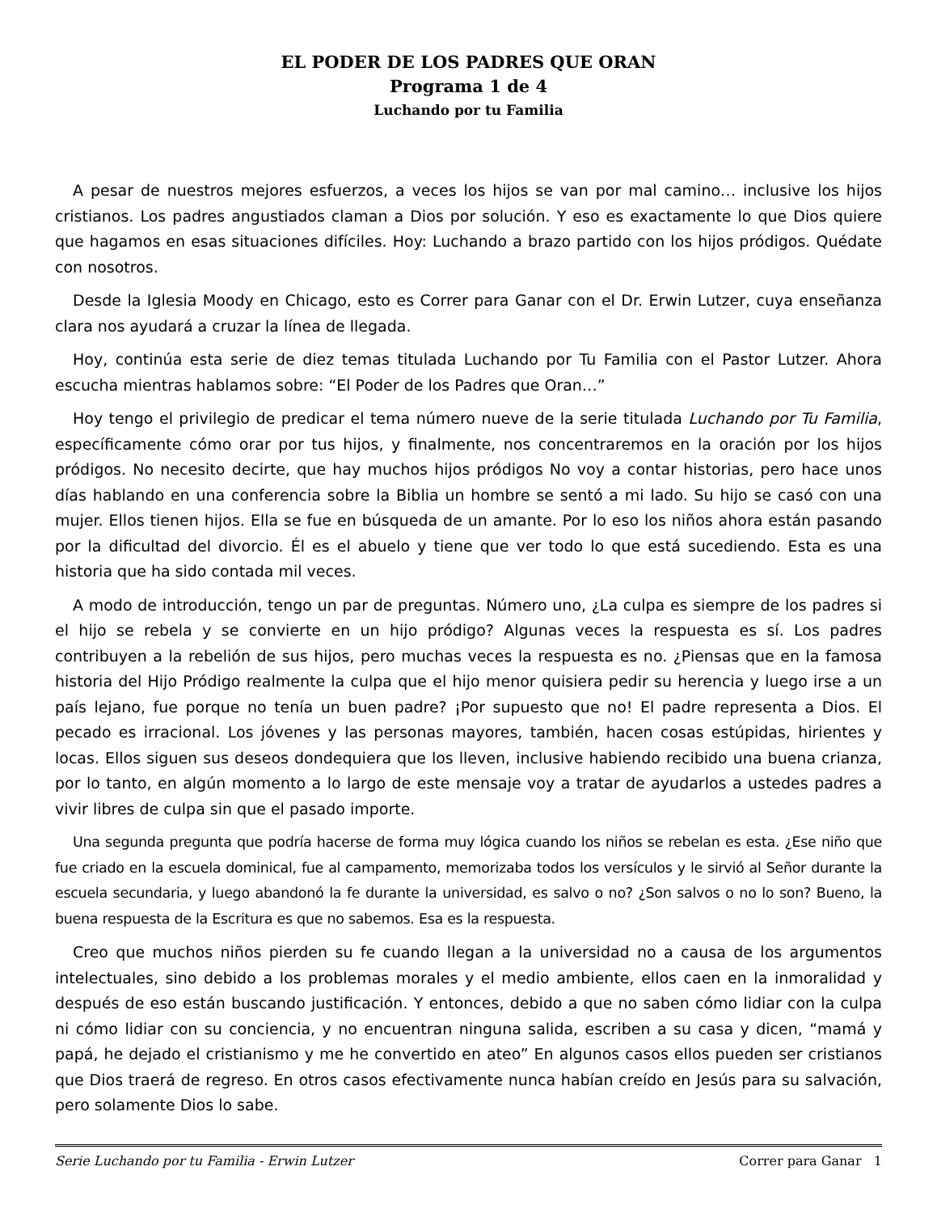EL PODER DE LOS PADRES QUE ORAN
Programa 1 de 4
Luchando por tu Familia
A pesar de nuestros mejores esfuerzos, a veces los hijos se van por mal camino… inclusive los hijos cristianos. Los padres angustiados claman a Dios por solución. Y eso es exactamente lo que Dios quiere que hagamos en esas situaciones difíciles. Hoy: Luchando a brazo partido con los hijos pródigos. Quédate con nosotros.
Desde la Iglesia Moody en Chicago, esto es Correr para Ganar con el Dr. Erwin Lutzer, cuya enseñanza clara nos ayudará a cruzar la línea de llegada.
Hoy, continúa esta serie de diez temas titulada Luchando por Tu Familia con el Pastor Lutzer. Ahora escucha mientras hablamos sobre: “El Poder de los Padres que Oran…”
Hoy tengo el privilegio de predicar el tema número nueve de la serie titulada Luchando por Tu Familia, específicamente cómo orar por tus hijos, y finalmente, nos concentraremos en la oración por los hijos pródigos. No necesito decirte, que hay muchos hijos pródigos No voy a contar historias, pero hace unos días hablando en una conferencia sobre la Biblia un hombre se sentó a mi lado. Su hijo se casó con una mujer. Ellos tienen hijos. Ella se fue en búsqueda de un amante. Por lo eso los niños ahora están pasando por la dificultad del divorcio. Él es el abuelo y tiene que ver todo lo que está sucediendo. Esta es una historia que ha sido contada mil veces.
A modo de introducción, tengo un par de preguntas. Número uno, ¿La culpa es siempre de los padres si el hijo se rebela y se convierte en un hijo pródigo? Algunas veces la respuesta es sí. Los padres contribuyen a la rebelión de sus hijos, pero muchas veces la respuesta es no. ¿Piensas que en la famosa historia del Hijo Pródigo realmente la culpa que el hijo menor quisiera pedir su herencia y luego irse a un país lejano, fue porque no tenía un buen padre? ¡Por supuesto que no! El padre representa a Dios. El pecado es irracional. Los jóvenes y las personas mayores, también, hacen cosas estúpidas, hirientes y locas. Ellos siguen sus deseos dondequiera que los lleven, inclusive habiendo recibido una buena crianza, por lo tanto, en algún momento a lo largo de este mensaje voy a tratar de ayudarlos a ustedes padres a vivir libres de culpa sin que el pasado importe.
Una segunda pregunta que podría hacerse de forma muy lógica cuando los niños se rebelan es esta. ¿Ese niño que fue criado en la escuela dominical, fue al campamento, memorizaba todos los versículos y le sirvió al Señor durante la escuela secundaria, y luego abandonó la fe durante la universidad, es salvo o no? ¿Son salvos o no lo son? Bueno, la buena respuesta de la Escritura es que no sabemos. Esa es la respuesta.
Creo que muchos niños pierden su fe cuando llegan a la universidad no a causa de los argumentos intelectuales, sino debido a los problemas morales y el medio ambiente, ellos caen en la inmoralidad y después de eso están buscando justificación. Y entonces, debido a que no saben cómo lidiar con la culpa ni cómo lidiar con su conciencia, y no encuentran ninguna salida, escriben a su casa y dicen, “mamá y papá, he dejado el cristianismo y me he convertido en ateo” En algunos casos ellos pueden ser cristianos que Dios traerá de regreso. En otros casos efectivamente nunca habían creído en Jesús para su salvación, pero solamente Dios lo sabe.
Serie Luchando por tu Familia - Erwin Lutzer Correr para Ganar 1